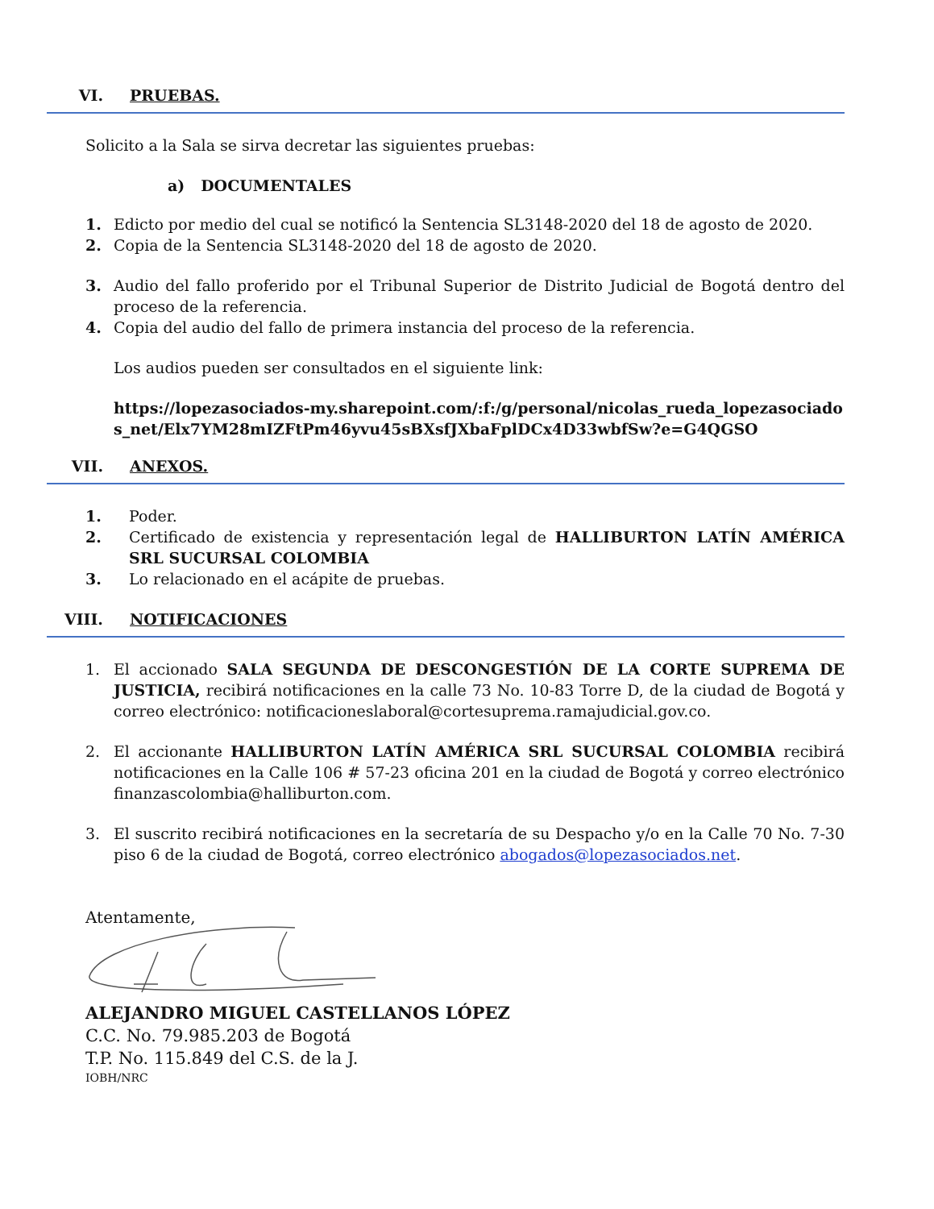VI. PRUEBAS.
Solicito a la Sala se sirva decretar las siguientes pruebas:
a) DOCUMENTALES
1. Edicto por medio del cual se notificó la Sentencia SL3148-2020 del 18 de agosto de 2020.
2. Copia de la Sentencia SL3148-2020 del 18 de agosto de 2020.
3. Audio del fallo proferido por el Tribunal Superior de Distrito Judicial de Bogotá dentro del proceso de la referencia.
4. Copia del audio del fallo de primera instancia del proceso de la referencia.
Los audios pueden ser consultados en el siguiente link:
https://lopezasociados-my.sharepoint.com/:f:/g/personal/nicolas_rueda_lopezasociados_net/Elx7YM28mIZFtPm46yvu45sBXsfJXbaFplDCx4D33wbfSw?e=G4QGSO
VII. ANEXOS.
1. Poder.
2. Certificado de existencia y representación legal de HALLIBURTON LATÍN AMÉRICA SRL SUCURSAL COLOMBIA
3. Lo relacionado en el acápite de pruebas.
VIII. NOTIFICACIONES
1. El accionado SALA SEGUNDA DE DESCONGESTIÓN DE LA CORTE SUPREMA DE JUSTICIA, recibirá notificaciones en la calle 73 No. 10-83 Torre D, de la ciudad de Bogotá y correo electrónico: notificacioneslaboral@cortesuprema.ramajudicial.gov.co.
2. El accionante HALLIBURTON LATÍN AMÉRICA SRL SUCURSAL COLOMBIA recibirá notificaciones en la Calle 106 # 57-23 oficina 201 en la ciudad de Bogotá y correo electrónico finanzascolombia@halliburton.com.
3. El suscrito recibirá notificaciones en la secretaría de su Despacho y/o en la Calle 70 No. 7-30 piso 6 de la ciudad de Bogotá, correo electrónico abogados@lopezasociados.net.
Atentamente,
ALEJANDRO MIGUEL CASTELLANOS LÓPEZ
C.C. No. 79.985.203 de Bogotá
T.P. No. 115.849 del C.S. de la J.
IOBH/NRC